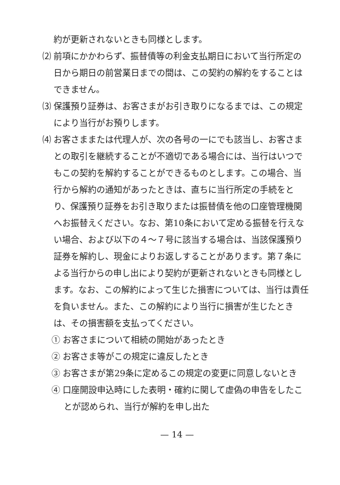約が更新されないときも同様とします。
⑵ 前項にかかわらず、振替債等の利金支払期日において当行所定の日から期日の前営業日までの間は、この契約の解約をすることはできません。
⑶ 保護預り証券は、お客さまがお引き取りになるまでは、この規定により当行がお預りします。
⑷ お客さままたは代理人が、次の各号の一にでも該当し、お客さまとの取引を継続することが不適切である場合には、当行はいつでもこの契約を解約することができるものとします。この場合、当行から解約の通知があったときは、直ちに当行所定の手続をとり、保護預り証券をお引き取りまたは振替債を他の口座管理機関へお振替えください。なお、第10条において定める振替を行えない場合、および以下の４～７号に該当する場合は、当該保護預り証券を解約し、現金によりお返しすることがあります。第７条による当行からの申し出により契約が更新されないときも同様とします。なお、この解約によって生じた損害については、当行は責任を負いません。また、この解約により当行に損害が生じたときは、その損害額を支払ってください。
① お客さまについて相続の開始があったとき
② お客さま等がこの規定に違反したとき
③ お客さまが第29条に定めるこの規定の変更に同意しないとき
④ 口座開設申込時にした表明・確約に関して虚偽の申告をしたことが認められ、当行が解約を申し出た
— 14 —